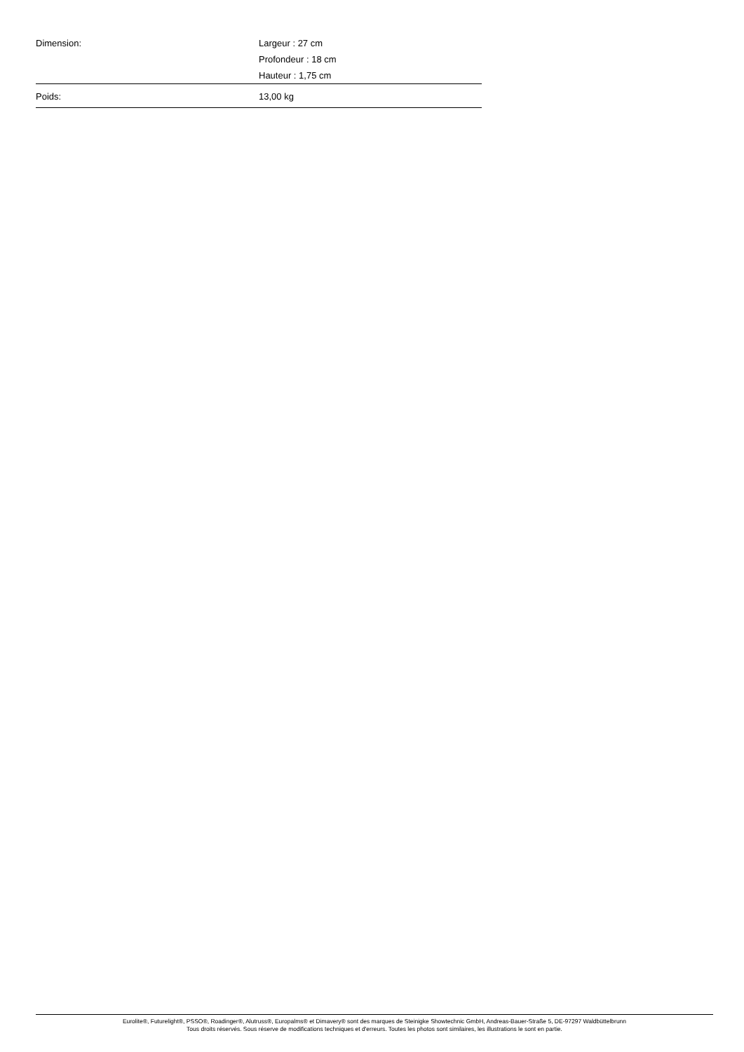| Dimension: | Largeur : 27 cm Profondeur : 18 cm Hauteur : 1,75 cm |
| Poids: | 13,00 kg |
Eurolite®, Futurelight®, PSSO®, Roadinger®, Alutruss®, Europalms® et Dimavery® sont des marques de Steinigke Showtechnic GmbH, Andreas-Bauer-Straße 5, DE-97297 Waldbüttelbrunn
Tous droits réservés. Sous réserve de modifications techniques et d'erreurs. Toutes les photos sont similaires, les illustrations le sont en partie.